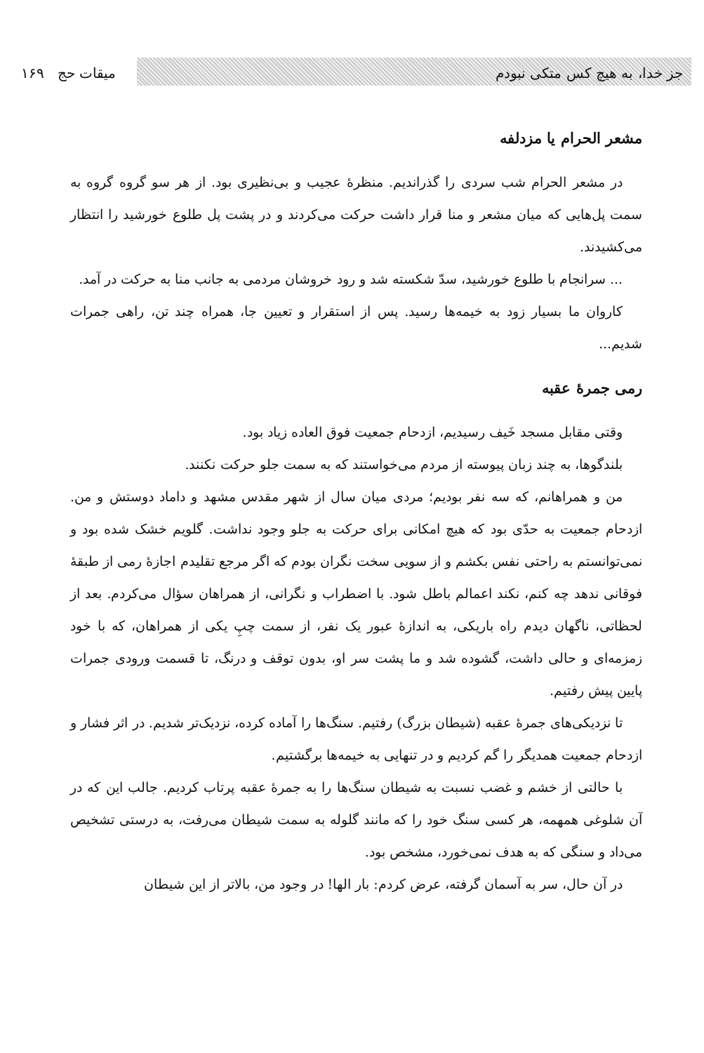جز خدا، به هیچ کس متکی نبودم میقات حج ۱۶۹
مشعر الحرام یا مزدلفه
در مشعر الحرام شب سردی را گذراندیم. منظرهٔ عجیب و بی‌نظیری بود. از هر سو گروه گروه به سمت پل‌هایی که میان مشعر و منا قرار داشت حرکت می‌کردند و در پشت پل طلوع خورشید را انتظار می‌کشیدند.
... سرانجام با طلوع خورشید، سدّ شکسته شد و رود خروشان مردمی به جانب منا به حرکت در آمد.
کاروان ما بسیار زود به خیمه‌ها رسید. پس از استقرار و تعیین جا، همراه چند تن، راهی جمرات شدیم...
رمی جمرهٔ عقبه
وقتی مقابل مسجد خَیف رسیدیم، ازدحام جمعیت فوق العاده زیاد بود.
بلندگوها، به چند زبان پیوسته از مردم می‌خواستند که به سمت جلو حرکت نکنند.
من و همراهانم، که سه نفر بودیم؛ مردی میان سال از شهر مقدس مشهد و داماد دوستش و من. ازدحام جمعیت به حدّی بود که هیچ امکانی برای حرکت به جلو وجود نداشت. گلویم خشک شده بود و نمی‌توانستم به راحتی نفس بکشم و از سویی سخت نگران بودم که اگر مرجع تقلیدم اجازهٔ رمی از طبقهٔ فوقانی ندهد چه کنم، نکند اعمالم باطل شود. با اضطراب و نگرانی، از همراهان سؤال می‌کردم. بعد از لحظاتی، ناگهان دیدم راه باریکی، به اندازهٔ عبور یک نفر، از سمت چپِ یکی از همراهان، که با خود زمزمه‌ای و حالی داشت، گشوده شد و ما پشت سر او، بدون توقف و درنگ، تا قسمت ورودی جمرات پایین پیش رفتیم.
تا نزدیکی‌های جمرهٔ عقبه (شیطان بزرگ) رفتیم. سنگ‌ها را آماده کرده، نزدیک‌تر شدیم. در اثر فشار و ازدحام جمعیت همدیگر را گم کردیم و در تنهایی به خیمه‌ها برگشتیم.
با حالتی از خشم و غضب نسبت به شیطان سنگ‌ها را به جمرهٔ عقبه پرتاب کردیم. جالب این که در آن شلوغی همهمه، هر کسی سنگ خود را که مانند گلوله به سمت شیطان می‌رفت، به درستی تشخیص می‌داد و سنگی که به هدف نمی‌خورد، مشخص بود.
در آن حال، سر به آسمان گرفته، عرض کردم: بار الها! در وجود من، بالاتر از این شیطان